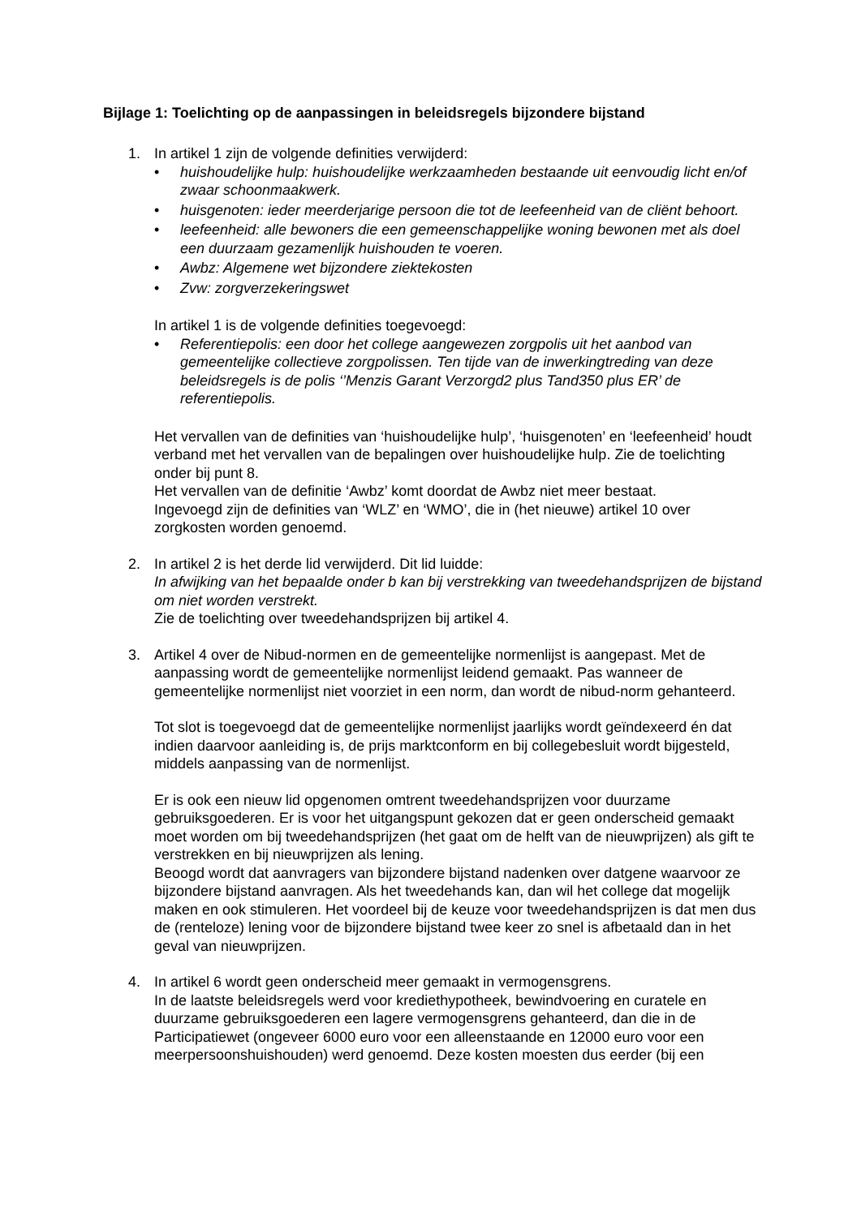Bijlage 1: Toelichting op de aanpassingen in beleidsregels bijzondere bijstand
1. In artikel 1 zijn de volgende definities verwijderd:
• huishoudelijke hulp: huishoudelijke werkzaamheden bestaande uit eenvoudig licht en/of zwaar schoonmaakwerk.
• huisgenoten: ieder meerderjarige persoon die tot de leefeenheid van de cliënt behoort.
• leefeenheid: alle bewoners die een gemeenschappelijke woning bewonen met als doel een duurzaam gezamenlijk huishouden te voeren.
• Awbz: Algemene wet bijzondere ziektekosten
• Zvw: zorgverzekeringswet
In artikel 1 is de volgende definities toegevoegd:
• Referentiepolis: een door het college aangewezen zorgpolis uit het aanbod van gemeentelijke collectieve zorgpolissen. Ten tijde van de inwerkingtreding van deze beleidsregels is de polis ‘’Menzis Garant Verzorgd2 plus Tand350 plus ER’ de referentiepolis.
Het vervallen van de definities van ‘huishoudelijke hulp’, ‘huisgenoten’ en ‘leefeenheid’ houdt verband met het vervallen van de bepalingen over huishoudelijke hulp. Zie de toelichting onder bij punt 8.
Het vervallen van de definitie ‘Awbz’ komt doordat de Awbz niet meer bestaat.
Ingevoegd zijn de definities van ‘WLZ’ en ‘WMO’, die in (het nieuwe) artikel 10 over zorgkosten worden genoemd.
2. In artikel 2 is het derde lid verwijderd. Dit lid luidde:
In afwijking van het bepaalde onder b kan bij verstrekking van tweedehandsprijzen de bijstand om niet worden verstrekt.
Zie de toelichting over tweedehandsprijzen bij artikel 4.
3. Artikel 4 over de Nibud-normen en de gemeentelijke normenlijst is aangepast. Met de aanpassing wordt de gemeentelijke normenlijst leidend gemaakt. Pas wanneer de gemeentelijke normenlijst niet voorziet in een norm, dan wordt de nibud-norm gehanteerd.
Tot slot is toegevoegd dat de gemeentelijke normenlijst jaarlijks wordt geïndexeerd én dat indien daarvoor aanleiding is, de prijs marktconform en bij collegebesluit wordt bijgesteld, middels aanpassing van de normenlijst.
Er is ook een nieuw lid opgenomen omtrent tweedehandsprijzen voor duurzame gebruiksgoederen. Er is voor het uitgangspunt gekozen dat er geen onderscheid gemaakt moet worden om bij tweedehandsprijzen (het gaat om de helft van de nieuwprijzen) als gift te verstrekken en bij nieuwprijzen als lening.
Beoogd wordt dat aanvragers van bijzondere bijstand nadenken over datgene waarvoor ze bijzondere bijstand aanvragen. Als het tweedehands kan, dan wil het college dat mogelijk maken en ook stimuleren. Het voordeel bij de keuze voor tweedehandsprijzen is dat men dus de (renteloze) lening voor de bijzondere bijstand twee keer zo snel is afbetaald dan in het geval van nieuwprijzen.
4. In artikel 6 wordt geen onderscheid meer gemaakt in vermogensgrens.
In de laatste beleidsregels werd voor krediethypotheek, bewindvoering en curatele en duurzame gebruiksgoederen een lagere vermogensgrens gehanteerd, dan die in de Participatiewet (ongeveer 6000 euro voor een alleenstaande en 12000 euro voor een meerpersoonshuishouden) werd genoemd. Deze kosten moesten dus eerder (bij een